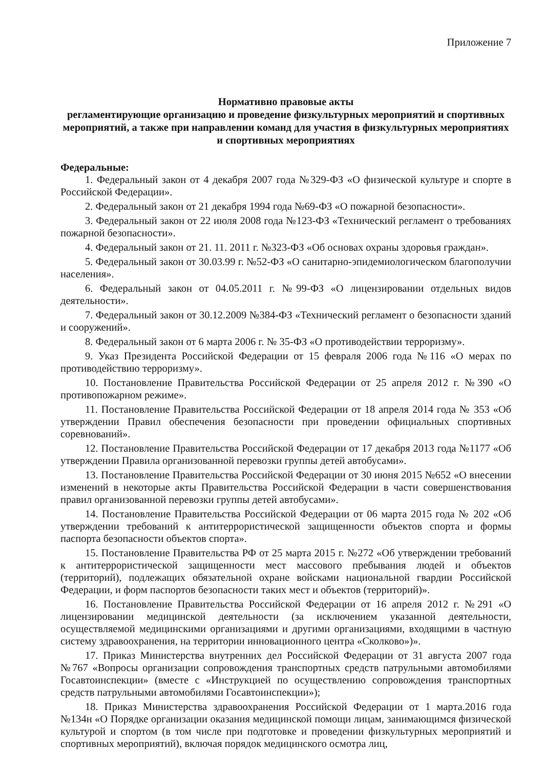Приложение 7
Нормативно правовые акты
регламентирующие организацию и проведение физкультурных мероприятий и спортивных мероприятий, а также при направлении команд для участия в физкультурных мероприятиях и спортивных мероприятиях
Федеральные:
1. Федеральный закон от 4 декабря 2007 года №329-ФЗ «О физической культуре и спорте в Российской Федерации».
2. Федеральный закон от 21 декабря 1994 года №69-ФЗ «О пожарной безопасности».
3. Федеральный закон от 22 июля 2008 года №123-ФЗ «Технический регламент о требованиях пожарной безопасности».
4. Федеральный закон от 21. 11. 2011 г. №323-ФЗ «Об основах охраны здоровья граждан».
5. Федеральный закон от 30.03.99 г. №52-ФЗ «О санитарно-эпидемиологическом благополучии населения».
6. Федеральный закон от 04.05.2011 г. №99-ФЗ «О лицензировании отдельных видов деятельности».
7. Федеральный закон от 30.12.2009 №384-ФЗ «Технический регламент о безопасности зданий и сооружений».
8. Федеральный закон от 6 марта 2006 г. № 35-ФЗ «О противодействии терроризму».
9. Указ Президента Российской Федерации от 15 февраля 2006 года №116 «О мерах по противодействию терроризму».
10. Постановление Правительства Российской Федерации от 25 апреля 2012 г. №390 «О противопожарном режиме».
11. Постановление Правительства Российской Федерации от 18 апреля 2014 года № 353 «Об утверждении Правил обеспечения безопасности при проведении официальных спортивных соревнований».
12. Постановление Правительства Российской Федерации от 17 декабря 2013 года №1177 «Об утверждении Правила организованной перевозки группы детей автобусами».
13. Постановление Правительства Российской Федерации от 30 июня 2015 №652 «О внесении изменений в некоторые акты Правительства Российской Федерации в части совершенствования правил организованной перевозки группы детей автобусами».
14. Постановление Правительства Российской Федерации от 06 марта 2015 года № 202 «Об утверждении требований к антитеррористической защищенности объектов спорта и формы паспорта безопасности объектов спорта».
15. Постановление Правительства РФ от 25 марта 2015 г. №272 «Об утверждении требований к антитеррористической защищенности мест массового пребывания людей и объектов (территорий), подлежащих обязательной охране войсками национальной гвардии Российской Федерации, и форм паспортов безопасности таких мест и объектов (территорий)».
16. Постановление Правительства Российской Федерации от 16 апреля 2012 г. №291 «О лицензировании медицинской деятельности (за исключением указанной деятельности, осуществляемой медицинскими организациями и другими организациями, входящими в частную систему здравоохранения, на территории инновационного центра «Сколково»)».
17. Приказ Министерства внутренних дел Российской Федерации от 31 августа 2007 года №767 «Вопросы организации сопровождения транспортных средств патрульными автомобилями Госавтоинспекции» (вместе с «Инструкцией по осуществлению сопровождения транспортных средств патрульными автомобилями Госавтоинспекции»);
18. Приказ Министерства здравоохранения Российской Федерации от 1 марта.2016 года №134н «О Порядке организации оказания медицинской помощи лицам, занимающимся физической культурой и спортом (в том числе при подготовке и проведении физкультурных мероприятий и спортивных мероприятий), включая порядок медицинского осмотра лиц,